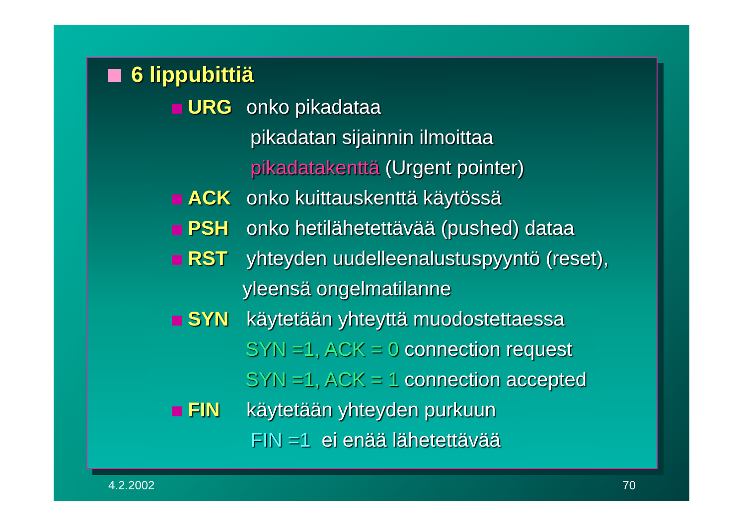6 lippubittiä
URG onko pikadataa
pikadatan sijainnin ilmoittaa
pikadatakenttä (Urgent pointer)
ACK onko kuittauskenttä käytössä
PSH onko hetilähetettävää (pushed) dataa
RST yhteyden uudelleenalustuspyyntö (reset),
yleensä ongelmatilanne
SYN käytetään yhteyttä muodostettaessa
SYN =1, ACK = 0 connection request
SYN =1, ACK = 1 connection accepted
FIN käytetään yhteyden purkuun
FIN =1 ei enää lähetettävää
4.2.2002 70